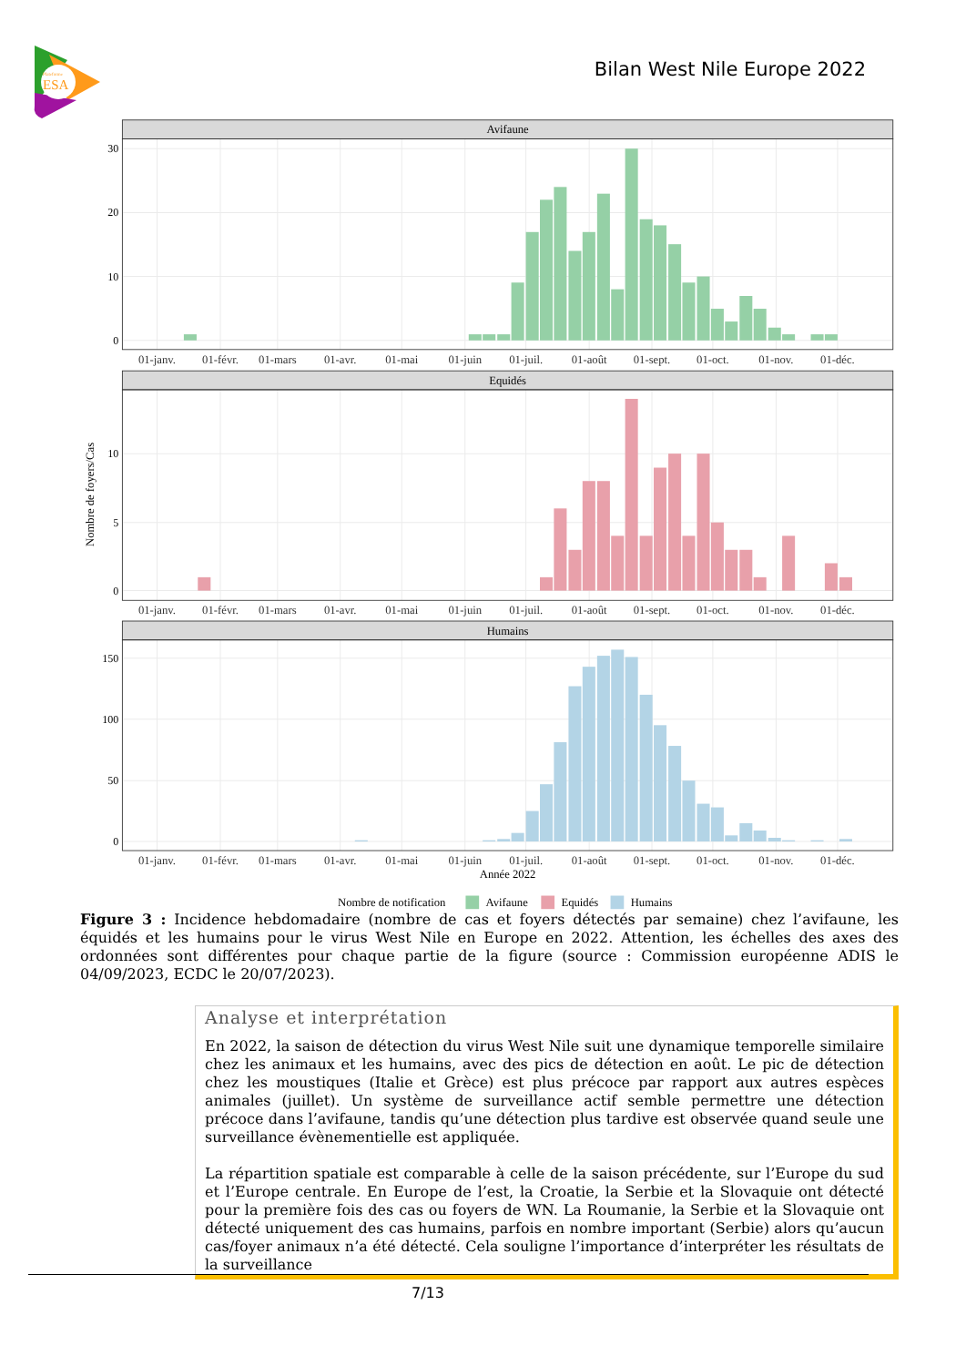Plateforme
ESA
Bilan West Nile Europe 2022
Avifaune
Equidés
Humains
0
10
20
30
0
5
10
0
50
100
150
01-janv.
01-févr.
01-mars
01-avr.
01-mai
01-juin
01-juil.
01-août
01-sept.
01-oct.
01-nov.
01-déc.
01-janv.
01-févr.
01-mars
01-avr.
01-mai
01-juin
01-juil.
01-août
01-sept.
01-oct.
01-nov.
01-déc.
01-janv.
01-févr.
01-mars
01-avr.
01-mai
01-juin
01-juil.
01-août
01-sept.
01-oct.
01-nov.
01-déc.
Année 2022
Nombre de foyers/Cas
Nombre de notification
Avifaune
Equidés
Humains
Figure 3 : Incidence hebdomadaire (nombre de cas et foyers détectés par semaine) chez l’avifaune, les équidés et les humains pour le virus West Nile en Europe en 2022. Attention, les échelles des axes des ordonnées sont différentes pour chaque partie de la figure (source : Commission européenne ADIS le 04/09/2023, ECDC le 20/07/2023).
Analyse et interprétation
En 2022, la saison de détection du virus West Nile suit une dynamique temporelle similaire chez les animaux et les humains, avec des pics de détection en août. Le pic de détection chez les moustiques (Italie et Grèce) est plus précoce par rapport aux autres espèces animales (juillet). Un système de surveillance actif semble permettre une détection précoce dans l’avifaune, tandis qu’une détection plus tardive est observée quand seule une surveillance évènementielle est appliquée.
La répartition spatiale est comparable à celle de la saison précédente, sur l’Europe du sud et l’Europe centrale. En Europe de l’est, la Croatie, la Serbie et la Slovaquie ont détecté pour la première fois des cas ou foyers de WN. La Roumanie, la Serbie et la Slovaquie ont détecté uniquement des cas humains, parfois en nombre important (Serbie) alors qu’aucun cas/foyer animaux n’a été détecté. Cela souligne l’importance d’interpréter les résultats de la surveillance
7/13